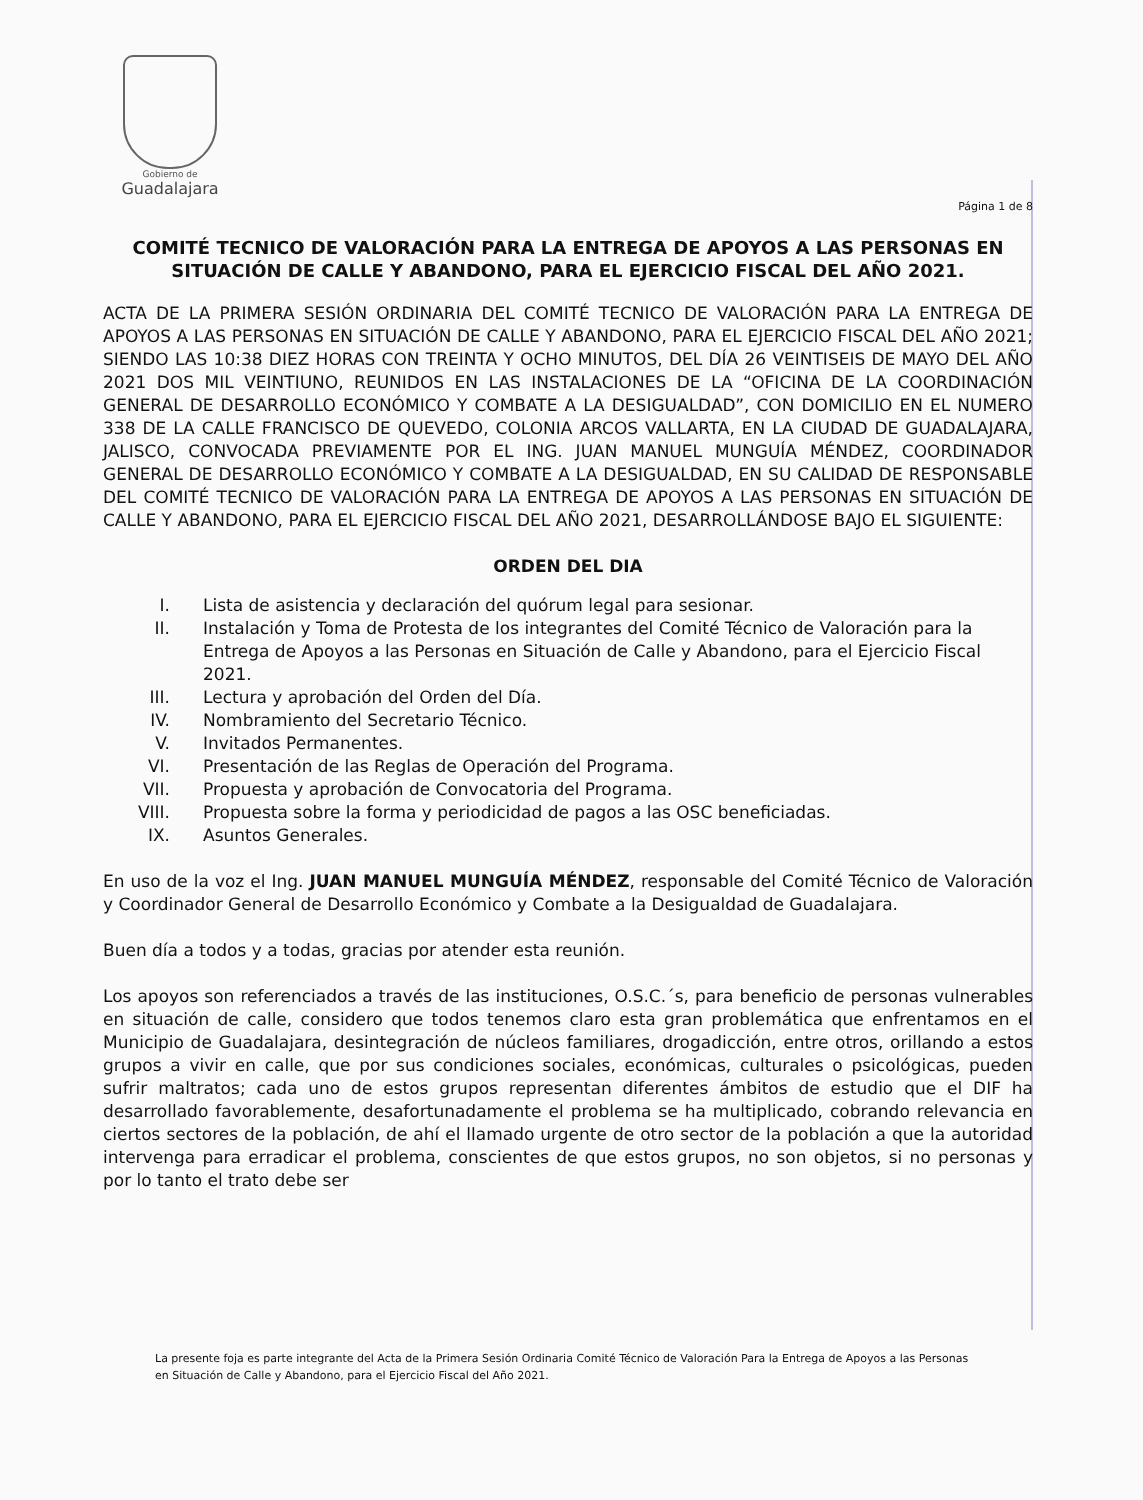Gobierno de
Guadalajara
Página 1 de 8
COMITÉ TECNICO DE VALORACIÓN PARA LA ENTREGA DE APOYOS A LAS PERSONAS EN SITUACIÓN DE CALLE Y ABANDONO, PARA EL EJERCICIO FISCAL DEL AÑO 2021.
ACTA DE LA PRIMERA SESIÓN ORDINARIA DEL COMITÉ TECNICO DE VALORACIÓN PARA LA ENTREGA DE APOYOS A LAS PERSONAS EN SITUACIÓN DE CALLE Y ABANDONO, PARA EL EJERCICIO FISCAL DEL AÑO 2021; SIENDO LAS 10:38 DIEZ HORAS CON TREINTA Y OCHO MINUTOS, DEL DÍA 26 VEINTISEIS DE MAYO DEL AÑO 2021 DOS MIL VEINTIUNO, REUNIDOS EN LAS INSTALACIONES DE LA “OFICINA DE LA COORDINACIÓN GENERAL DE DESARROLLO ECONÓMICO Y COMBATE A LA DESIGUALDAD”, CON DOMICILIO EN EL NUMERO 338 DE LA CALLE FRANCISCO DE QUEVEDO, COLONIA ARCOS VALLARTA, EN LA CIUDAD DE GUADALAJARA, JALISCO, CONVOCADA PREVIAMENTE POR EL ING. JUAN MANUEL MUNGUÍA MÉNDEZ, COORDINADOR GENERAL DE DESARROLLO ECONÓMICO Y COMBATE A LA DESIGUALDAD, EN SU CALIDAD DE RESPONSABLE DEL COMITÉ TECNICO DE VALORACIÓN PARA LA ENTREGA DE APOYOS A LAS PERSONAS EN SITUACIÓN DE CALLE Y ABANDONO, PARA EL EJERCICIO FISCAL DEL AÑO 2021, DESARROLLÁNDOSE BAJO EL SIGUIENTE:
ORDEN DEL DIA
I. Lista de asistencia y declaración del quórum legal para sesionar.
II. Instalación y Toma de Protesta de los integrantes del Comité Técnico de Valoración para la Entrega de Apoyos a las Personas en Situación de Calle y Abandono, para el Ejercicio Fiscal 2021.
III. Lectura y aprobación del Orden del Día.
IV. Nombramiento del Secretario Técnico.
V. Invitados Permanentes.
VI. Presentación de las Reglas de Operación del Programa.
VII. Propuesta y aprobación de Convocatoria del Programa.
VIII. Propuesta sobre la forma y periodicidad de pagos a las OSC beneficiadas.
IX. Asuntos Generales.
En uso de la voz el Ing. JUAN MANUEL MUNGUÍA MÉNDEZ, responsable del Comité Técnico de Valoración y Coordinador General de Desarrollo Económico y Combate a la Desigualdad de Guadalajara.
Buen día a todos y a todas, gracias por atender esta reunión.
Los apoyos son referenciados a través de las instituciones, O.S.C.´s, para beneficio de personas vulnerables en situación de calle, considero que todos tenemos claro esta gran problemática que enfrentamos en el Municipio de Guadalajara, desintegración de núcleos familiares, drogadicción, entre otros, orillando a estos grupos a vivir en calle, que por sus condiciones sociales, económicas, culturales o psicológicas, pueden sufrir maltratos; cada uno de estos grupos representan diferentes ámbitos de estudio que el DIF ha desarrollado favorablemente, desafortunadamente el problema se ha multiplicado, cobrando relevancia en ciertos sectores de la población, de ahí el llamado urgente de otro sector de la población a que la autoridad intervenga para erradicar el problema, conscientes de que estos grupos, no son objetos, si no personas y por lo tanto el trato debe ser
La presente foja es parte integrante del Acta de la Primera Sesión Ordinaria Comité Técnico de Valoración Para la Entrega de Apoyos a las Personas en Situación de Calle y Abandono, para el Ejercicio Fiscal del Año 2021.